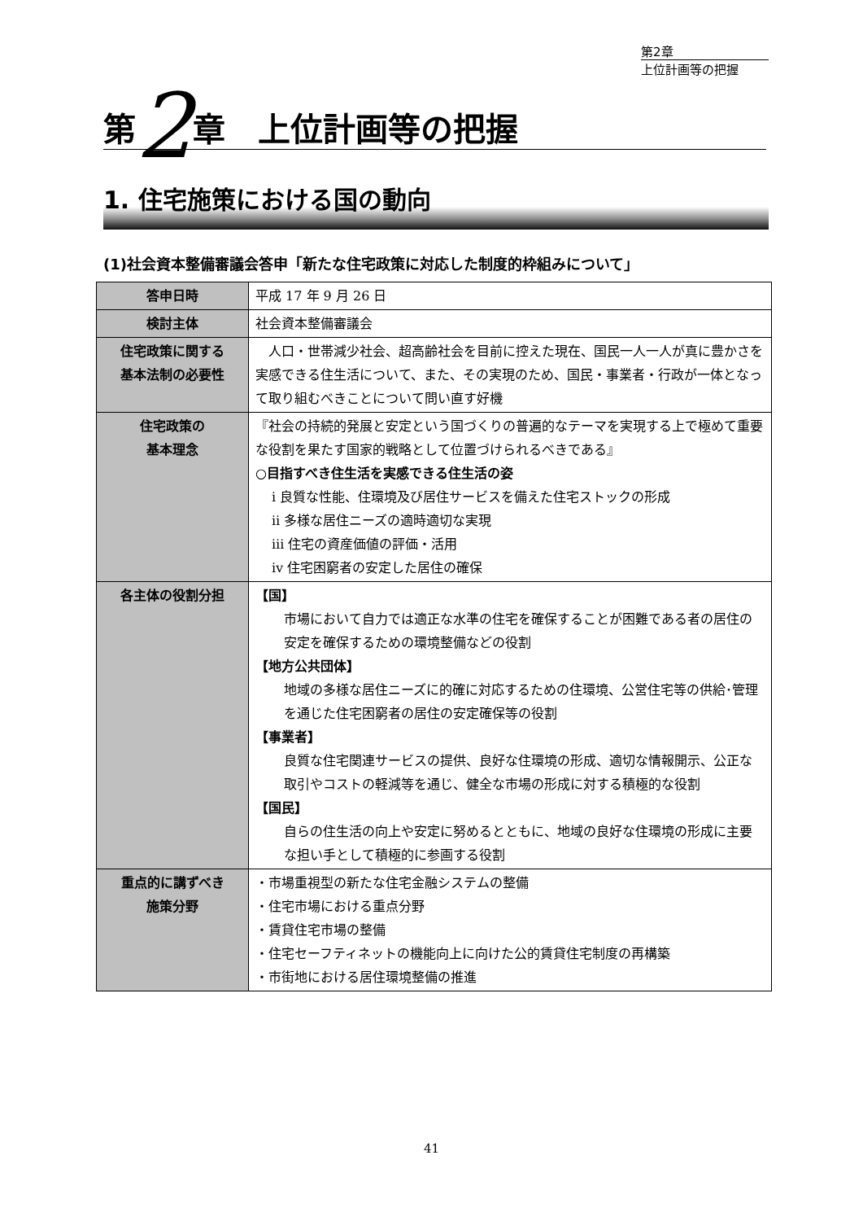第2章
上位計画等の把握
第2章　上位計画等の把握
1. 住宅施策における国の動向
(1)社会資本整備審議会答申「新たな住宅政策に対応した制度的枠組みについて」
| 答申日時 | 平成 17 年 9 月 26 日 |
| 検討主体 | 社会資本整備審議会 |
| 住宅政策に関する 基本法制の必要性 | 人口・世帯減少社会、超高齢社会を目前に控えた現在、国民一人一人が真に豊かさを実感できる住生活について、また、その実現のため、国民・事業者・行政が一体となって取り組むべきことについて問い直す好機 |
| 住宅政策の 基本理念 | 『社会の持続的発展と安定という国づくりの普遍的なテーマを実現する上で極めて重要な役割を果たす国家的戦略として位置づけられるべきである』 ○目指すべき住生活を実感できる住生活の姿 ⅰ 良質な性能、住環境及び居住サービスを備えた住宅ストックの形成 ⅱ 多様な居住ニーズの適時適切な実現 ⅲ 住宅の資産価値の評価・活用 ⅳ 住宅困窮者の安定した居住の確保 |
| 各主体の役割分担 | 【国】 市場において自力では適正な水準の住宅を確保することが困難である者の居住の安定を確保するための環境整備などの役割 【地方公共団体】 地域の多様な居住ニーズに的確に対応するための住環境、公営住宅等の供給･管理を通じた住宅困窮者の居住の安定確保等の役割 【事業者】 良質な住宅関連サービスの提供、良好な住環境の形成、適切な情報開示、公正な取引やコストの軽減等を通じ、健全な市場の形成に対する積極的な役割 【国民】 自らの住生活の向上や安定に努めるとともに、地域の良好な住環境の形成に主要な担い手として積極的に参画する役割 |
| 重点的に講ずべき 施策分野 | ・市場重視型の新たな住宅金融システムの整備 ・住宅市場における重点分野 ・賃貸住宅市場の整備 ・住宅セーフティネットの機能向上に向けた公的賃貸住宅制度の再構築 ・市街地における居住環境整備の推進 |
41